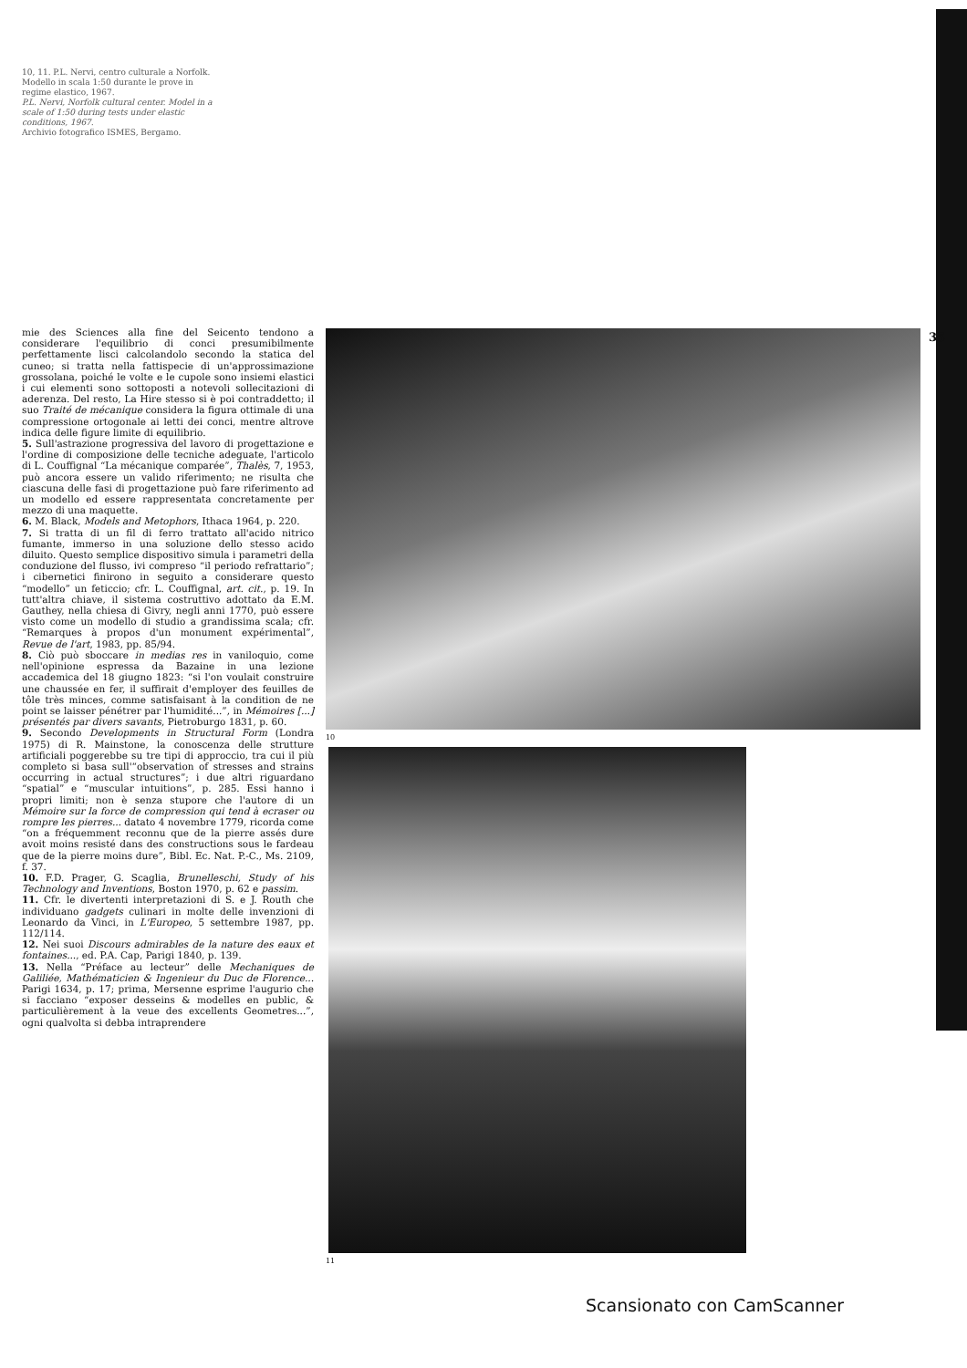10, 11. P.L. Nervi, centro culturale a Norfolk. Modello in scala 1:50 durante le prove in regime elastico, 1967.
P.L. Nervi, Norfolk cultural center. Model in a scale of 1:50 during tests under elastic conditions, 1967.
Archivio fotografico ISMES, Bergamo.
35
mie des Sciences alla fine del Seicento tendono a considerare l'equilibrio di conci presumibilmente perfettamente lisci calcolandolo secondo la statica del cuneo; si tratta nella fattispecie di un'approssimazione grossolana, poiché le volte e le cupole sono insiemi elastici i cui elementi sono sottoposti a notevoli sollecitazioni di aderenza. Del resto, La Hire stesso si è poi contraddetto; il suo Traité de mécanique considera la figura ottimale di una compressione ortogonale ai letti dei conci, mentre altrove indica delle figure limite di equilibrio.
5. Sull'astrazione progressiva del lavoro di progettazione e l'ordine di composizione delle tecniche adeguate, l'articolo di L. Couffignal “La mécanique comparée”, Thalès, 7, 1953, può ancora essere un valido riferimento; ne risulta che ciascuna delle fasi di progettazione può fare riferimento ad un modello ed essere rappresentata concretamente per mezzo di una maquette.
6. M. Black, Models and Metophors, Ithaca 1964, p. 220.
7. Si tratta di un fil di ferro trattato all'acido nitrico fumante, immerso in una soluzione dello stesso acido diluito. Questo semplice dispositivo simula i parametri della conduzione del flusso, ivi compreso “il periodo refrattario”; i cibernetici finirono in seguito a considerare questo “modello” un feticcio; cfr. L. Couffignal, art. cit., p. 19. In tutt'altra chiave, il sistema costruttivo adottato da E.M. Gauthey, nella chiesa di Givry, negli anni 1770, può essere visto come un modello di studio a grandissima scala; cfr. “Remarques à propos d'un monument expérimental”, Revue de l'art, 1983, pp. 85/94.
8. Ciò può sboccare in medias res in vaniloquio, come nell'opinione espressa da Bazaine in una lezione accademica del 18 giugno 1823: “si l'on voulait construire une chaussée en fer, il suffirait d'employer des feuilles de tôle très minces, comme satisfaisant à la condition de ne point se laisser pénétrer par l'humidité...”, in Mémoires [...] présentés par divers savants, Pietroburgo 1831, p. 60.
9. Secondo Developments in Structural Form (Londra 1975) di R. Mainstone, la conoscenza delle strutture artificiali poggerebbe su tre tipi di approccio, tra cui il più completo si basa sull'“observation of stresses and strains occurring in actual structures”; i due altri riguardano “spatial” e “muscular intuitions”, p. 285. Essi hanno i propri limiti; non è senza stupore che l'autore di un Mémoire sur la force de compression qui tend à ecraser ou rompre les pierres... datato 4 novembre 1779, ricorda come “on a fréquemment reconnu que de la pierre assés dure avoit moins resisté dans des constructions sous le fardeau que de la pierre moins dure”, Bibl. Ec. Nat. P.-C., Ms. 2109, f. 37.
10. F.D. Prager, G. Scaglia, Brunelleschi, Study of his Technology and Inventions, Boston 1970, p. 62 e passim.
11. Cfr. le divertenti interpretazioni di S. e J. Routh che individuano gadgets culinari in molte delle invenzioni di Leonardo da Vinci, in L'Europeo, 5 settembre 1987, pp. 112/114.
12. Nei suoi Discours admirables de la nature des eaux et fontaines..., ed. P.A. Cap, Parigi 1840, p. 139.
13. Nella “Préface au lecteur” delle Mechaniques de Galiliée, Mathématicien & Ingenieur du Duc de Florence... Parigi 1634, p. 17; prima, Mersenne esprime l'augurio che si facciano “exposer desseins & modelles en public, & particulièrement à la veue des excellents Geometres...”, ogni qualvolta si debba intraprendere
10
11
Scansionato con CamScanner